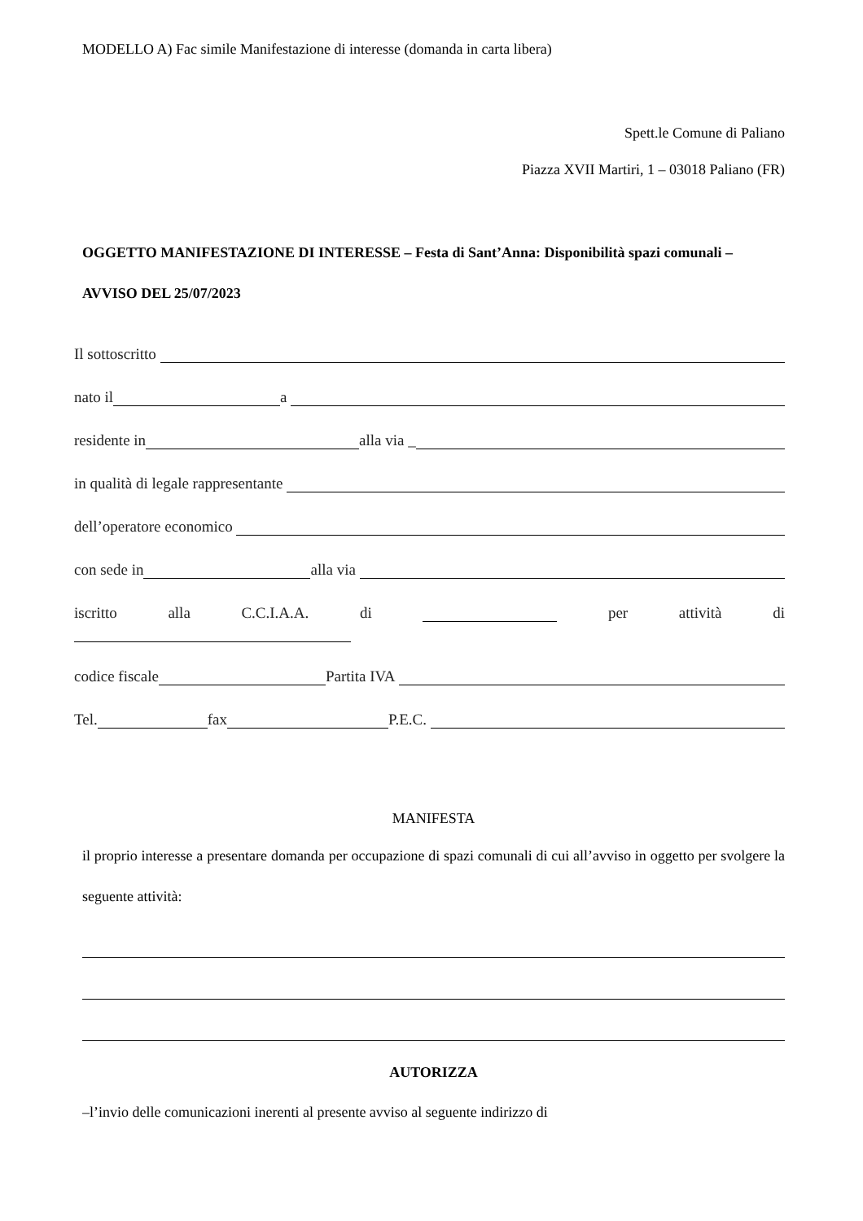MODELLO A) Fac simile Manifestazione di interesse (domanda in carta libera)
Spett.le Comune di Paliano
Piazza XVII Martiri, 1 – 03018 Paliano (FR)
OGGETTO MANIFESTAZIONE DI INTERESSE – Festa di Sant’Anna: Disponibilità spazi comunali – AVVISO DEL 25/07/2023
Il sottoscritto
nato il a
residente in alla via _
in qualità di legale rappresentante
dell’operatore economico
con sede in alla via
iscritto alla C.C.I.A.A. di per attività di
codice fiscale Partita IVA
Tel. fax P.E.C.
MANIFESTA
il proprio interesse a presentare domanda per occupazione di spazi comunali di cui all’avviso in oggetto per svolgere la seguente attività:
AUTORIZZA
–l’invio delle comunicazioni inerenti al presente avviso al seguente indirizzo di